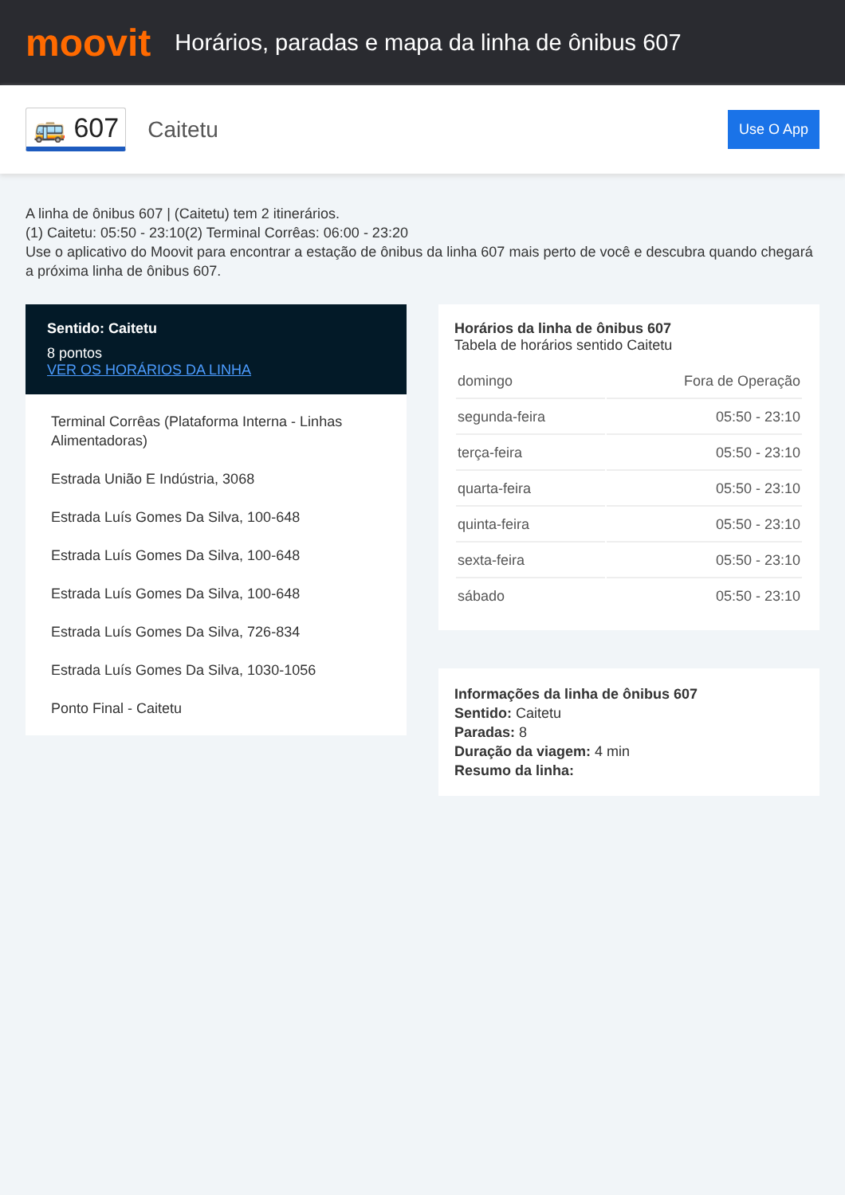moovit
Horários, paradas e mapa da linha de ônibus 607
🚌 607 Caitetu Use O App
A linha de ônibus 607 | (Caitetu) tem 2 itinerários.
(1) Caitetu: 05:50 - 23:10(2) Terminal Corrêas: 06:00 - 23:20
Use o aplicativo do Moovit para encontrar a estação de ônibus da linha 607 mais perto de você e descubra quando chegará a próxima linha de ônibus 607.
Sentido: Caitetu
8 pontos
VER OS HORÁRIOS DA LINHA
Terminal Corrêas (Plataforma Interna - Linhas Alimentadoras)
Estrada União E Indústria, 3068
Estrada Luís Gomes Da Silva, 100-648
Estrada Luís Gomes Da Silva, 100-648
Estrada Luís Gomes Da Silva, 100-648
Estrada Luís Gomes Da Silva, 726-834
Estrada Luís Gomes Da Silva, 1030-1056
Ponto Final - Caitetu
Horários da linha de ônibus 607
Tabela de horários sentido Caitetu
| domingo | Fora de Operação |
| segunda-feira | 05:50 - 23:10 |
| terça-feira | 05:50 - 23:10 |
| quarta-feira | 05:50 - 23:10 |
| quinta-feira | 05:50 - 23:10 |
| sexta-feira | 05:50 - 23:10 |
| sábado | 05:50 - 23:10 |
Informações da linha de ônibus 607
Sentido: Caitetu
Paradas: 8
Duração da viagem: 4 min
Resumo da linha: